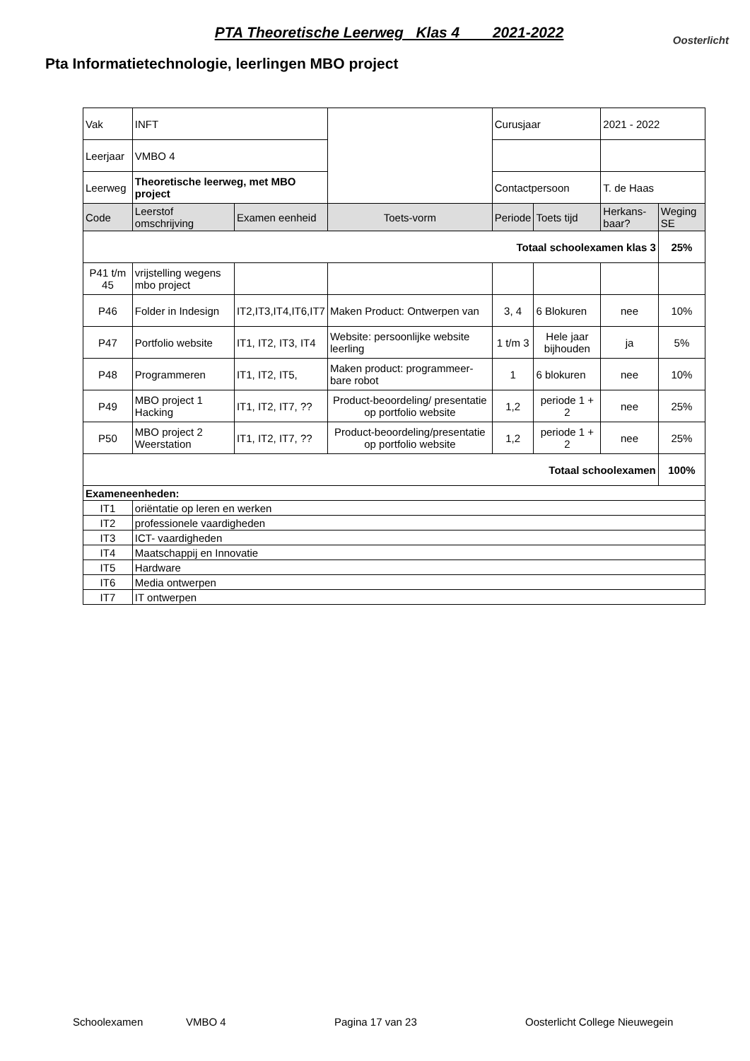PTA Theoretische Leerweg Klas 4 2021-2022
Oosterlicht
Pta Informatietechnologie, leerlingen MBO project
| Vak | INFT | | | Curusjaar | | 2021 - 2022 | |
| Leerjaar | VMBO 4 | | | | | | |
| Leerweg | Theoretische leerweg, met MBO project | | | Contactpersoon | | T. de Haas | |
| Code | Leerstof omschrijving | Examen eenheid | Toets-vorm | Periode | Toets tijd | Herkans-baar? | Weging SE |
| Totaal schoolexamen klas 3 | | | | | | | 25% |
| P41 t/m 45 | vrijstelling wegens mbo project | | | | | | |
| P46 | Folder in Indesign | IT2,IT3,IT4,IT6,IT7 | Maken Product: Ontwerpen van | 3, 4 | 6 Blokuren | nee | 10% |
| P47 | Portfolio website | IT1, IT2, IT3, IT4 | Website: persoonlijke website leerling | 1 t/m 3 | Hele jaar bijhouden | ja | 5% |
| P48 | Programmeren | IT1, IT2, IT5, | Maken product: programmeer-bare robot | 1 | 6 blokuren | nee | 10% |
| P49 | MBO project 1 Hacking | IT1, IT2, IT7, ?? | Product-beoordeling/ presentatie op portfolio website | 1,2 | periode 1 + 2 | nee | 25% |
| P50 | MBO project 2 Weerstation | IT1, IT2, IT7, ?? | Product-beoordeling/presentatie op portfolio website | 1,2 | periode 1 + 2 | nee | 25% |
| Totaal schoolexamen | | | | | | | 100% |
| Exameneenheden: | | | | | | | |
| IT1 | oriëntatie op leren en werken | | | | | | |
| IT2 | professionele vaardigheden | | | | | | |
| IT3 | ICT- vaardigheden | | | | | | |
| IT4 | Maatschappij en Innovatie | | | | | | |
| IT5 | Hardware | | | | | | |
| IT6 | Media ontwerpen | | | | | | |
| IT7 | IT ontwerpen | | | | | | |
Schoolexamen VMBO 4 Pagina 17 van 23 Oosterlicht College Nieuwegein